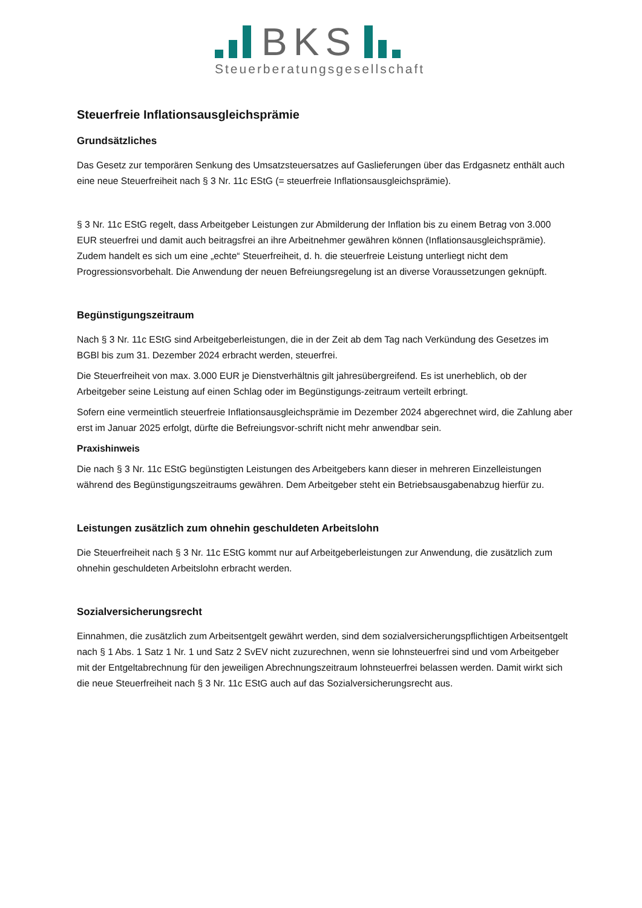BKS
Steuerberatungsgesellschaft
Steuerfreie Inflationsausgleichsprämie
Grundsätzliches
Das Gesetz zur temporären Senkung des Umsatzsteuersatzes auf Gaslieferungen über das Erdgasnetz enthält auch eine neue Steuerfreiheit nach § 3 Nr. 11c EStG (= steuerfreie Inflationsausgleichsprämie).
§ 3 Nr. 11c EStG regelt, dass Arbeitgeber Leistungen zur Abmilderung der Inflation bis zu einem Betrag von 3.000 EUR steuerfrei und damit auch beitragsfrei an ihre Arbeitnehmer gewähren können (Inflationsausgleichsprämie). Zudem handelt es sich um eine „echte“ Steuerfreiheit, d. h. die steuerfreie Leistung unterliegt nicht dem Progressionsvorbehalt. Die Anwendung der neuen Befreiungsregelung ist an diverse Voraussetzungen geknüpft.
Begünstigungszeitraum
Nach § 3 Nr. 11c EStG sind Arbeitgeberleistungen, die in der Zeit ab dem Tag nach Verkündung des Gesetzes im BGBl bis zum 31. Dezember 2024 erbracht werden, steuerfrei.
Die Steuerfreiheit von max. 3.000 EUR je Dienstverhältnis gilt jahresübergreifend. Es ist unerheblich, ob der Arbeitgeber seine Leistung auf einen Schlag oder im Begünstigungs-zeitraum verteilt erbringt.
Sofern eine vermeintlich steuerfreie Inflationsausgleichsprämie im Dezember 2024 abgerechnet wird, die Zahlung aber erst im Januar 2025 erfolgt, dürfte die Befreiungsvor-schrift nicht mehr anwendbar sein.
Praxishinweis
Die nach § 3 Nr. 11c EStG begünstigten Leistungen des Arbeitgebers kann dieser in mehreren Einzelleistungen während des Begünstigungszeitraums gewähren. Dem Arbeitgeber steht ein Betriebsausgabenabzug hierfür zu.
Leistungen zusätzlich zum ohnehin geschuldeten Arbeitslohn
Die Steuerfreiheit nach § 3 Nr. 11c EStG kommt nur auf Arbeitgeberleistungen zur Anwendung, die zusätzlich zum ohnehin geschuldeten Arbeitslohn erbracht werden.
Sozialversicherungsrecht
Einnahmen, die zusätzlich zum Arbeitsentgelt gewährt werden, sind dem sozialversicherungspflichtigen Arbeitsentgelt nach § 1 Abs. 1 Satz 1 Nr. 1 und Satz 2 SvEV nicht zuzurechnen, wenn sie lohnsteuerfrei sind und vom Arbeitgeber mit der Entgeltabrechnung für den jeweiligen Abrechnungszeitraum lohnsteuerfrei belassen werden. Damit wirkt sich die neue Steuerfreiheit nach § 3 Nr. 11c EStG auch auf das Sozialversicherungsrecht aus.